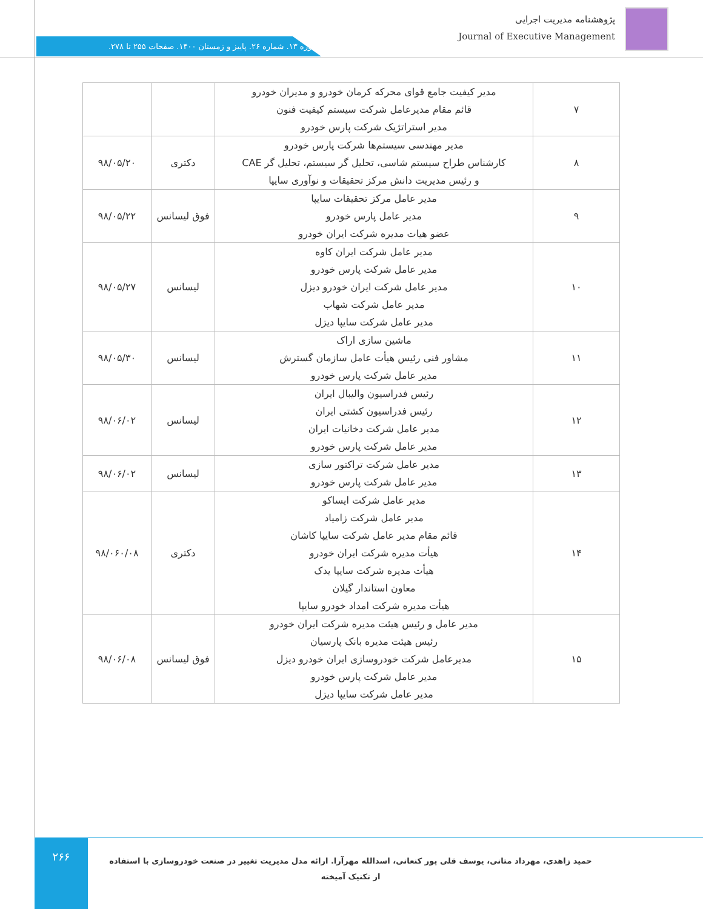پژوهشنامه مدیریت اجرایی
Journal of Executive Management
دوره ۱۳. شماره ۲۶. پاییز و زمستان ۱۴۰۰. صفحات ۲۵۵ تا ۲۷۸.
| ۷ | مدیر کیفیت جامع قوای محرکه کرمان خودرو و مدیران خودرو قائم مقام مدیرعامل شرکت سیستم کیفیت فنون مدیر استراتژیک شرکت پارس خودرو | | |
| ۸ | مدیر مهندسی سیستم‌ها شرکت پارس خودرو کارشناس طراح سیستم شاسی، تحلیل گر سیستم، تحلیل گر CAE و رئیس مدیریت دانش مرکز تحقیقات و نوآوری سایپا | دکتری | ۹۸/۰۵/۲۰ |
| ۹ | مدیر عامل مرکز تحقیقات سایپا مدیر عامل پارس خودرو عضو هیات مدیره شرکت ایران خودرو | فوق لیسانس | ۹۸/۰۵/۲۲ |
| ۱۰ | مدیر عامل شرکت ایران کاوه مدیر عامل شرکت پارس خودرو مدیر عامل شرکت ایران خودرو دیزل مدیر عامل شرکت شهاب مدیر عامل شرکت سایپا دیزل | لیسانس | ۹۸/۰۵/۲۷ |
| ۱۱ | ماشین سازی اراک مشاور فنی رئیس هیأت عامل سازمان گسترش مدیر عامل شرکت پارس خودرو | لیسانس | ۹۸/۰۵/۳۰ |
| ۱۲ | رئیس فدراسیون والیبال ایران رئیس فدراسیون کشتی ایران مدیر عامل شرکت دخانیات ایران مدیر عامل شرکت پارس خودرو | لیسانس | ۹۸/۰۶/۰۲ |
| ۱۳ | مدیر عامل شرکت تراکتور سازی مدیر عامل شرکت پارس خودرو | لیسانس | ۹۸/۰۶/۰۲ |
| ۱۴ | مدیر عامل شرکت ایساکو مدیر عامل شرکت زامیاد قائم مقام مدیر عامل شرکت سایپا کاشان هیأت مدیره شرکت ایران خودرو هیأت مدیره شرکت سایپا یدک معاون استاندار گیلان هیأت مدیره شرکت امداد خودرو سایپا | دکتری | ۹۸/۰۶۰/۰۸ |
| ۱۵ | مدیر عامل و رئیس هیئت مدیره شرکت ایران خودرو رئیس هیئت مدیره بانک پارسیان مدیرعامل شرکت خودروسازی ایران خودرو دیزل مدیر عامل شرکت پارس خودرو مدیر عامل شرکت سایپا دیزل | فوق لیسانس | ۹۸/۰۶/۰۸ |
۲۶۶
حمید زاهدی، مهرداد متانی، یوسف قلی پور کنعانی، اسدالله مهرآرا. ارائه مدل مدیریت تغییر در صنعت خودروسازی با استفاده از تکنیک آمیخته